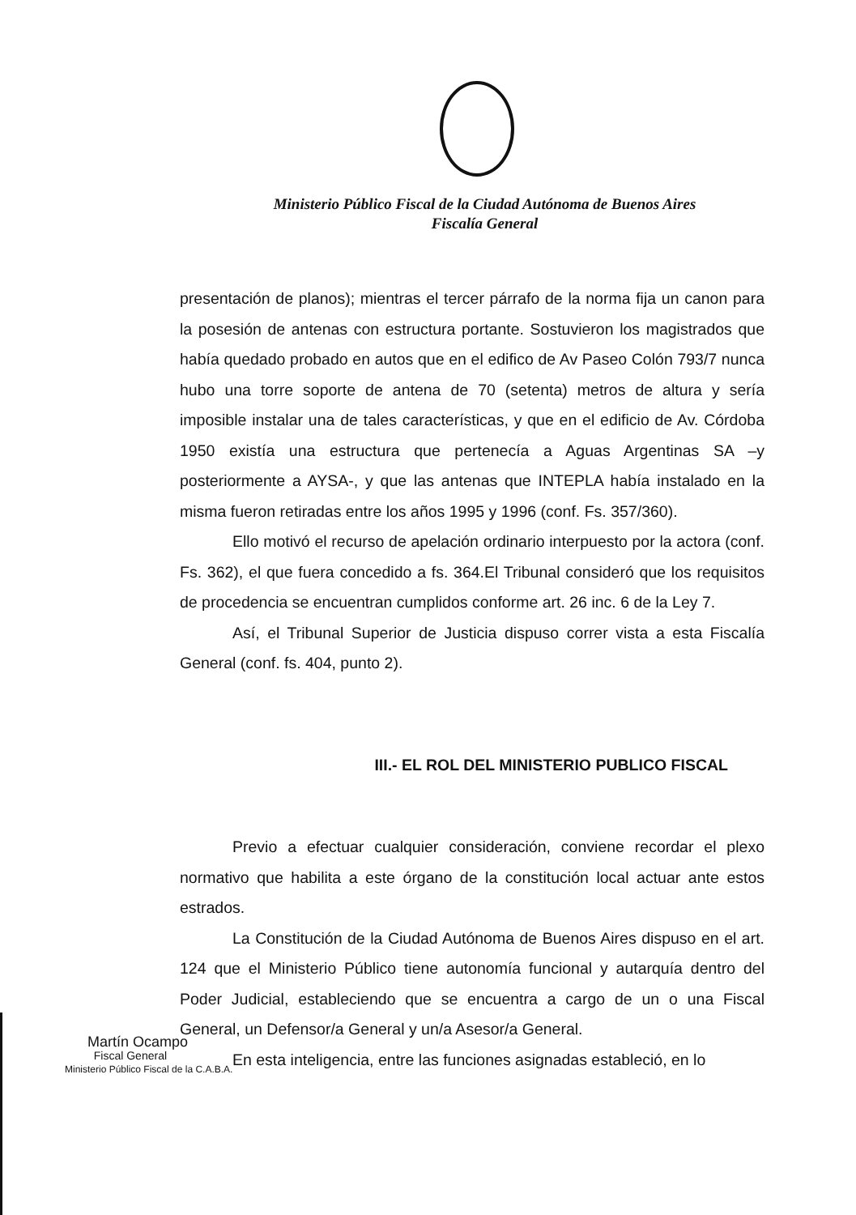Ministerio Público Fiscal de la Ciudad Autónoma de Buenos Aires
Fiscalía General
presentación de planos); mientras el tercer párrafo de la norma fija un canon para la posesión de antenas con estructura portante. Sostuvieron los magistrados que había quedado probado en autos que en el edifico de Av Paseo Colón 793/7 nunca hubo una torre soporte de antena de 70 (setenta) metros de altura y sería imposible instalar una de tales características, y que en el edificio de Av. Córdoba 1950 existía una estructura que pertenecía a Aguas Argentinas SA –y posteriormente a AYSA-, y que las antenas que INTEPLA había instalado en la misma fueron retiradas entre los años 1995 y 1996 (conf. Fs. 357/360).
Ello motivó el recurso de apelación ordinario interpuesto por la actora (conf. Fs. 362), el que fuera concedido a fs. 364.El Tribunal consideró que los requisitos de procedencia se encuentran cumplidos conforme art. 26 inc. 6 de la Ley 7.
Así, el Tribunal Superior de Justicia dispuso correr vista a esta Fiscalía General (conf. fs. 404, punto 2).
III.- EL ROL DEL MINISTERIO PUBLICO FISCAL
Previo a efectuar cualquier consideración, conviene recordar el plexo normativo que habilita a este órgano de la constitución local actuar ante estos estrados.
La Constitución de la Ciudad Autónoma de Buenos Aires dispuso en el art. 124 que el Ministerio Público tiene autonomía funcional y autarquía dentro del Poder Judicial, estableciendo que se encuentra a cargo de un o una Fiscal General, un Defensor/a General y un/a Asesor/a General.
En esta inteligencia, entre las funciones asignadas estableció, en lo
Martín Ocampo
Fiscal General
Ministerio Público Fiscal de la C.A.B.A.